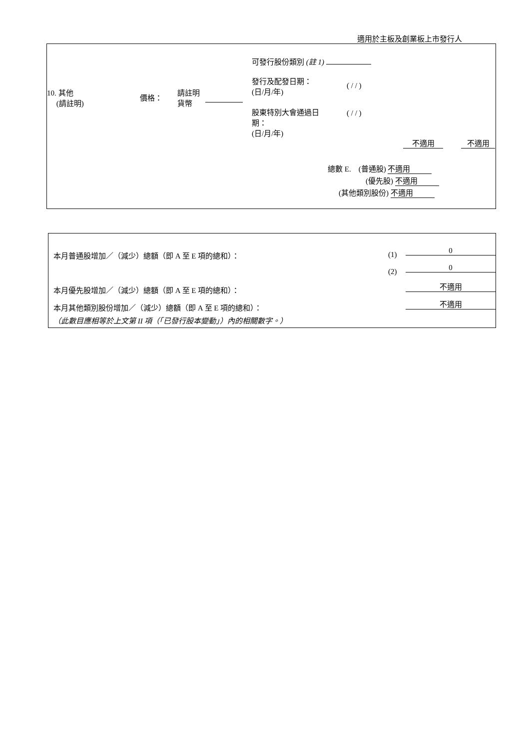適用於主板及創業板上市發行人
可發行股份類別 (註 1)
發行及配發日期：
(日/月/年)
( / / )
10. 其他
(請註明)
價格：
請註明
貨幣
股東特別大會通過日
期：
(日/月/年)
( / / )
不適用 不適用
總數 E. (普通股) 不適用
(優先股) 不適用
(其他類別股份) 不適用
本月普通股增加／（減少）總額（即 A 至 E 項的總和）： (1) 0
(2) 0
本月優先股增加／（減少）總額（即 A 至 E 項的總和）： 不適用
本月其他類別股份增加／（減少）總額（即 A 至 E 項的總和）： 不適用
（此數目應相等於上文第 II 項（「已發行股本變動」）內的相關數字。）